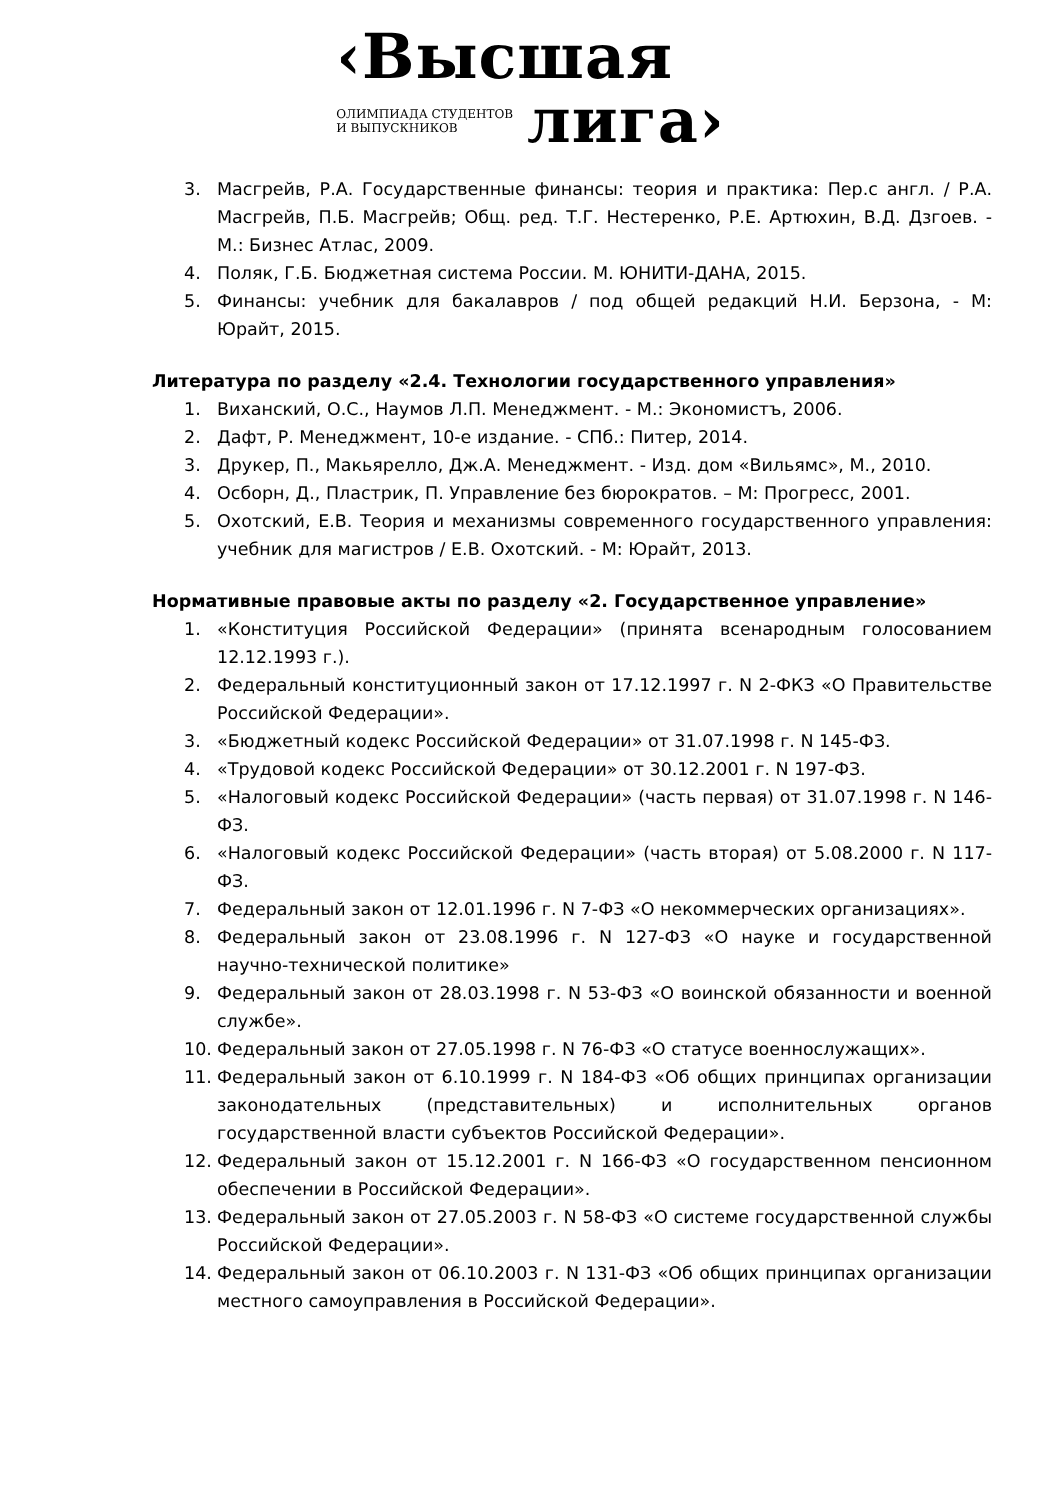‹Высшая
ОЛИМПИАДА СТУДЕНТОВ
И ВЫПУСКНИКОВ
лига›
3. Масгрейв, Р.А. Государственные финансы: теория и практика: Пер.с англ. / Р.А. Масгрейв, П.Б. Масгрейв; Общ. ред. Т.Г. Нестеренко, Р.Е. Артюхин, В.Д. Дзгоев. - М.: Бизнес Атлас, 2009.
4. Поляк, Г.Б. Бюджетная система России. М. ЮНИТИ-ДАНА, 2015.
5. Финансы: учебник для бакалавров / под общей редакций Н.И. Берзона, - М: Юрайт, 2015.
Литература по разделу «2.4. Технологии государственного управления»
1. Виханский, О.С., Наумов Л.П. Менеджмент. - М.: Экономистъ, 2006.
2. Дафт, Р. Менеджмент, 10-е издание. - СПб.: Питер, 2014.
3. Друкер, П., Макьярелло, Дж.А. Менеджмент. - Изд. дом «Вильямс», М., 2010.
4. Осборн, Д., Пластрик, П. Управление без бюрократов. – М: Прогресс, 2001.
5. Охотский, Е.В. Теория и механизмы современного государственного управления: учебник для магистров / Е.В. Охотский. - М: Юрайт, 2013.
Нормативные правовые акты по разделу «2. Государственное управление»
1. «Конституция Российской Федерации» (принята всенародным голосованием 12.12.1993 г.).
2. Федеральный конституционный закон от 17.12.1997 г. N 2-ФКЗ «О Правительстве Российской Федерации».
3. «Бюджетный кодекс Российской Федерации» от 31.07.1998 г. N 145-ФЗ.
4. «Трудовой кодекс Российской Федерации» от 30.12.2001 г. N 197-ФЗ.
5. «Налоговый кодекс Российской Федерации» (часть первая) от 31.07.1998 г. N 146-ФЗ.
6. «Налоговый кодекс Российской Федерации» (часть вторая) от 5.08.2000 г. N 117-ФЗ.
7. Федеральный закон от 12.01.1996 г. N 7-ФЗ «О некоммерческих организациях».
8. Федеральный закон от 23.08.1996 г. N 127-ФЗ «О науке и государственной научно-технической политике»
9. Федеральный закон от 28.03.1998 г. N 53-ФЗ «О воинской обязанности и военной службе».
10. Федеральный закон от 27.05.1998 г. N 76-ФЗ «О статусе военнослужащих».
11. Федеральный закон от 6.10.1999 г. N 184-ФЗ «Об общих принципах организации законодательных (представительных) и исполнительных органов государственной власти субъектов Российской Федерации».
12. Федеральный закон от 15.12.2001 г. N 166-ФЗ «О государственном пенсионном обеспечении в Российской Федерации».
13. Федеральный закон от 27.05.2003 г. N 58-ФЗ «О системе государственной службы Российской Федерации».
14. Федеральный закон от 06.10.2003 г. N 131-ФЗ «Об общих принципах организации местного самоуправления в Российской Федерации».